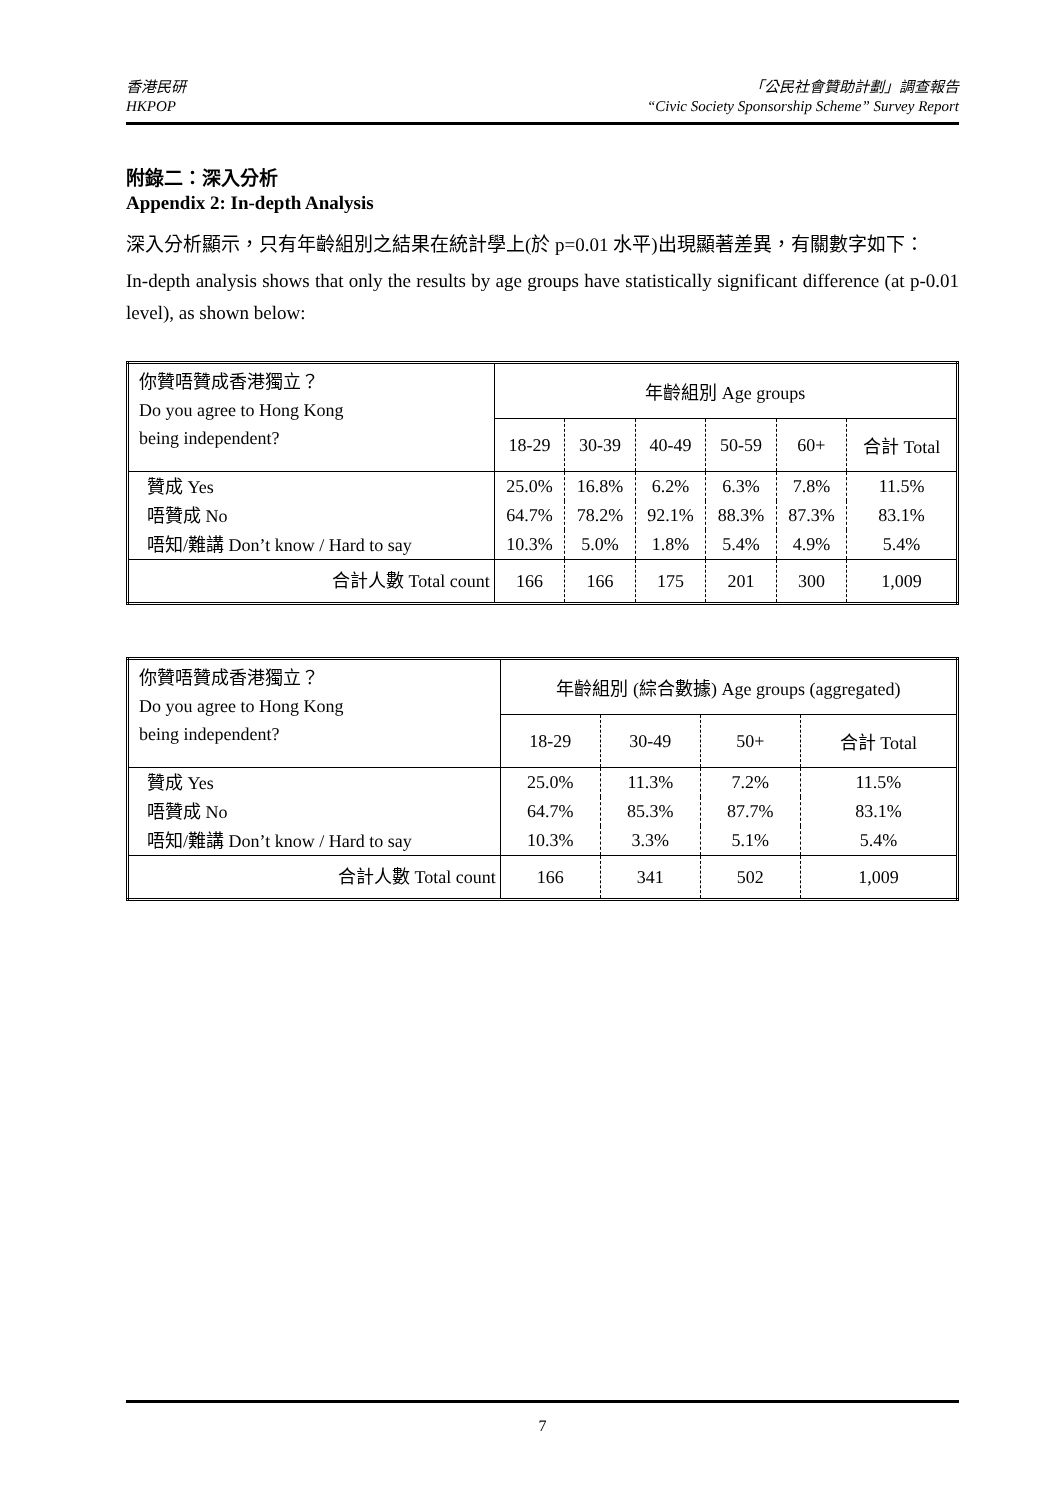香港民研
HKPOP
「公民社會贊助計劃」調查報告
“Civic Society Sponsorship Scheme” Survey Report
附錄二：深入分析
Appendix 2: In-depth Analysis
深入分析顯示，只有年齡組別之結果在統計學上(於 p=0.01 水平)出現顯著差異，有關數字如下：
In-depth analysis shows that only the results by age groups have statistically significant difference (at p-0.01 level), as shown below:
| 你贊唔贊成香港獨立？ Do you agree to Hong Kong being independent? | 年齡組別 Age groups | | | | | |
| --- | --- | --- | --- | --- | --- | --- |
| | 18-29 | 30-39 | 40-49 | 50-59 | 60+ | 合計 Total |
| 贊成 Yes | 25.0% | 16.8% | 6.2% | 6.3% | 7.8% | 11.5% |
| 唔贊成 No | 64.7% | 78.2% | 92.1% | 88.3% | 87.3% | 83.1% |
| 唔知/難講 Don’t know / Hard to say | 10.3% | 5.0% | 1.8% | 5.4% | 4.9% | 5.4% |
| 合計人數 Total count | 166 | 166 | 175 | 201 | 300 | 1,009 |
| 你贊唔贊成香港獨立？ Do you agree to Hong Kong being independent? | 年齡組別 (綜合數據) Age groups (aggregated) | | | |
| --- | --- | --- | --- | --- |
| | 18-29 | 30-49 | 50+ | 合計 Total |
| 贊成 Yes | 25.0% | 11.3% | 7.2% | 11.5% |
| 唔贊成 No | 64.7% | 85.3% | 87.7% | 83.1% |
| 唔知/難講 Don’t know / Hard to say | 10.3% | 3.3% | 5.1% | 5.4% |
| 合計人數 Total count | 166 | 341 | 502 | 1,009 |
7